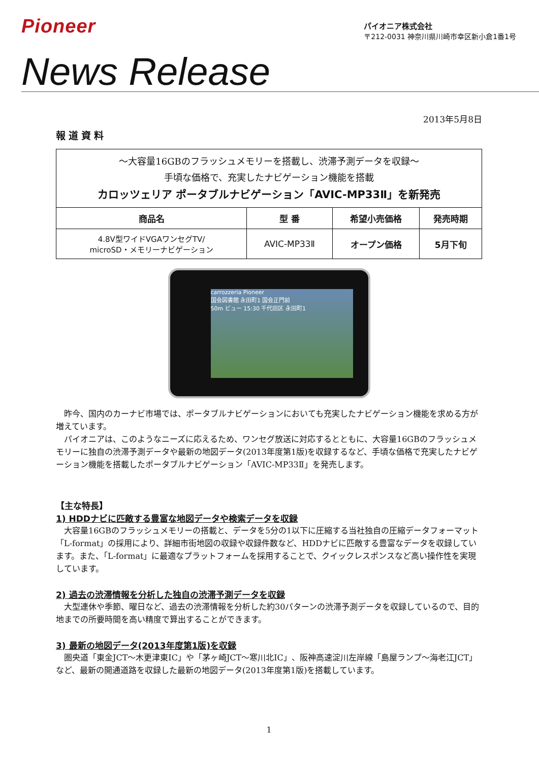Pioneer
パイオニア株式会社
〒212-0031 神奈川県川崎市幸区新小倉1番1号
News Release
2013年5月8日
報道資料
| ～大容量16GBのフラッシュメモリーを搭載し、渋滞予測データを収録～ 手頃な価格で、充実したナビゲーション機能を搭載 カロッツェリア ポータブルナビゲーション「AVIC-MP33Ⅱ」を新発売 | | | |
| 商品名 | 型 番 | 希望小売価格 | 発売時期 |
| 4.8V型ワイドVGAワンセグTV/ microSD・メモリーナビゲーション | AVIC-MP33Ⅱ | オープン価格 | 5月下旬 |
carrozzeria Pioneer
国会図書館 永田町1 国会正門前
50m ビュー 15:30 千代田区 永田町1
昨今、国内のカーナビ市場では、ポータブルナビゲーションにおいても充実したナビゲーション機能を求める方が増えています。
パイオニアは、このようなニーズに応えるため、ワンセグ放送に対応するとともに、大容量16GBのフラッシュメモリーに独自の渋滞予測データや最新の地図データ(2013年度第1版)を収録するなど、手頃な価格で充実したナビゲーション機能を搭載したポータブルナビゲーション「AVIC-MP33Ⅱ」を発売します。
【主な特長】
1) HDDナビに匹敵する豊富な地図データや検索データを収録
大容量16GBのフラッシュメモリーの搭載と、データを5分の1以下に圧縮する当社独自の圧縮データフォーマット「L-format」の採用により、詳細市街地図の収録や収録件数など、HDDナビに匹敵する豊富なデータを収録しています。また、「L-format」に最適なプラットフォームを採用することで、クイックレスポンスなど高い操作性を実現しています。
2) 過去の渋滞情報を分析した独自の渋滞予測データを収録
大型連休や季節、曜日など、過去の渋滞情報を分析した約30パターンの渋滞予測データを収録しているので、目的地までの所要時間を高い精度で算出することができます。
3) 最新の地図データ(2013年度第1版)を収録
圏央道「東金JCT～木更津東IC」や「茅ヶ崎JCT～寒川北IC」、阪神高速淀川左岸線「島屋ランプ～海老江JCT」など、最新の開通道路を収録した最新の地図データ(2013年度第1版)を搭載しています。
1